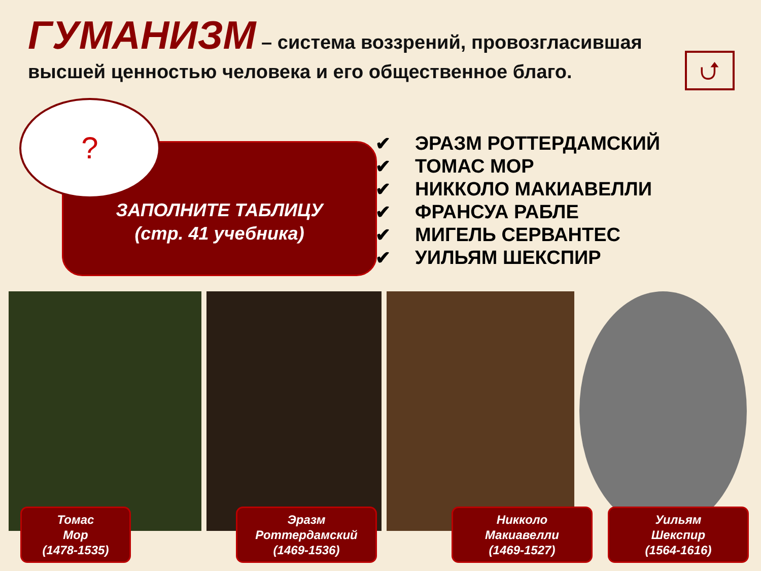ГУМАНИЗМ – система воззрений, провозгласившая высшей ценностью человека и его общественное благо.
⮍
ЗАПОЛНИТЕ ТАБЛИЦУ
(стр. 41 учебника)
?
✔ ЭРАЗМ РОТТЕРДАМСКИЙ
✔ ТОМАС МОР
✔ НИККОЛО МАКИАВЕЛЛИ
✔ ФРАНСУА РАБЛЕ
✔ МИГЕЛЬ СЕРВАНТЕС
✔ УИЛЬЯМ ШЕКСПИР
Томас
Мор
(1478-1535)
Эразм
Роттердамский
(1469-1536)
Никколо
Макиавелли
(1469-1527)
Уильям
Шекспир
(1564-1616)